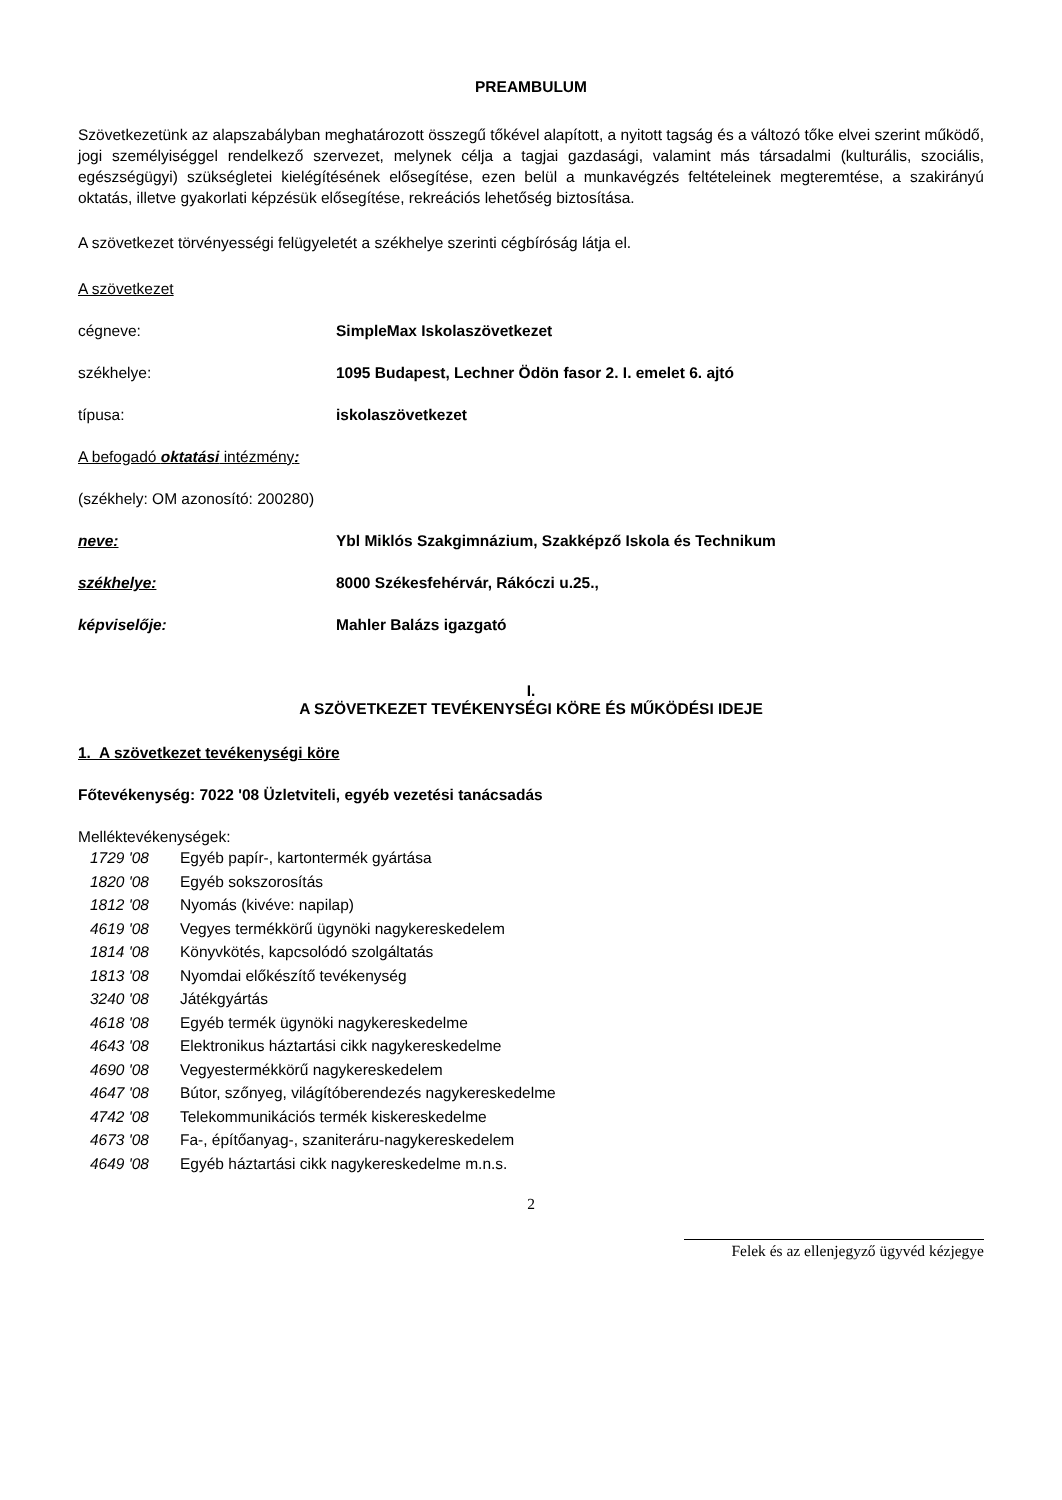PREAMBULUM
Szövetkezetünk az alapszabályban meghatározott összegű tőkével alapított, a nyitott tagság és a változó tőke elvei szerint működő, jogi személyiséggel rendelkező szervezet, melynek célja a tagjai gazdasági, valamint más társadalmi (kulturális, szociális, egészségügyi) szükségletei kielégítésének elősegítése, ezen belül a munkavégzés feltételeinek megteremtése, a szakirányú oktatás, illetve gyakorlati képzésük elősegítése, rekreációs lehetőség biztosítása.
A szövetkezet törvényességi felügyeletét a székhelye szerinti cégbíróság látja el.
A szövetkezet
cégneve: SimpleMax Iskolaszövetkezet
székhelye: 1095 Budapest, Lechner Ödön fasor 2. I. emelet 6. ajtó
típusa: iskolaszövetkezet
A befogadó oktatási intézmény:
(székhely: OM azonosító: 200280)
neve: Ybl Miklós Szakgimnázium, Szakképző Iskola és Technikum
székhelye: 8000 Székesfehérvár, Rákóczi u.25.,
képviselője: Mahler Balázs igazgató
I.
A SZÖVETKEZET TEVÉKENYSÉGI KÖRE ÉS MŰKÖDÉSI IDEJE
1. A szövetkezet tevékenységi köre
Főtevékenység: 7022 '08 Üzletviteli, egyéb vezetési tanácsadás
Melléktevékenységek:
1729 '08 Egyéb papír-, kartontermék gyártása
1820 '08 Egyéb sokszorosítás
1812 '08 Nyomás (kivéve: napilap)
4619 '08 Vegyes termékkörű ügynöki nagykereskedelem
1814 '08 Könyvkötés, kapcsolódó szolgáltatás
1813 '08 Nyomdai előkészítő tevékenység
3240 '08 Játékgyártás
4618 '08 Egyéb termék ügynöki nagykereskedelme
4643 '08 Elektronikus háztartási cikk nagykereskedelme
4690 '08 Vegyestermékkörű nagykereskedelem
4647 '08 Bútor, szőnyeg, világítóberendezés nagykereskedelme
4742 '08 Telekommunikációs termék kiskereskedelme
4673 '08 Fa-, építőanyag-, szaniteráru-nagykereskedelem
4649 '08 Egyéb háztartási cikk nagykereskedelme m.n.s.
2
Felek és az ellenjegyző ügyvéd kézjegye